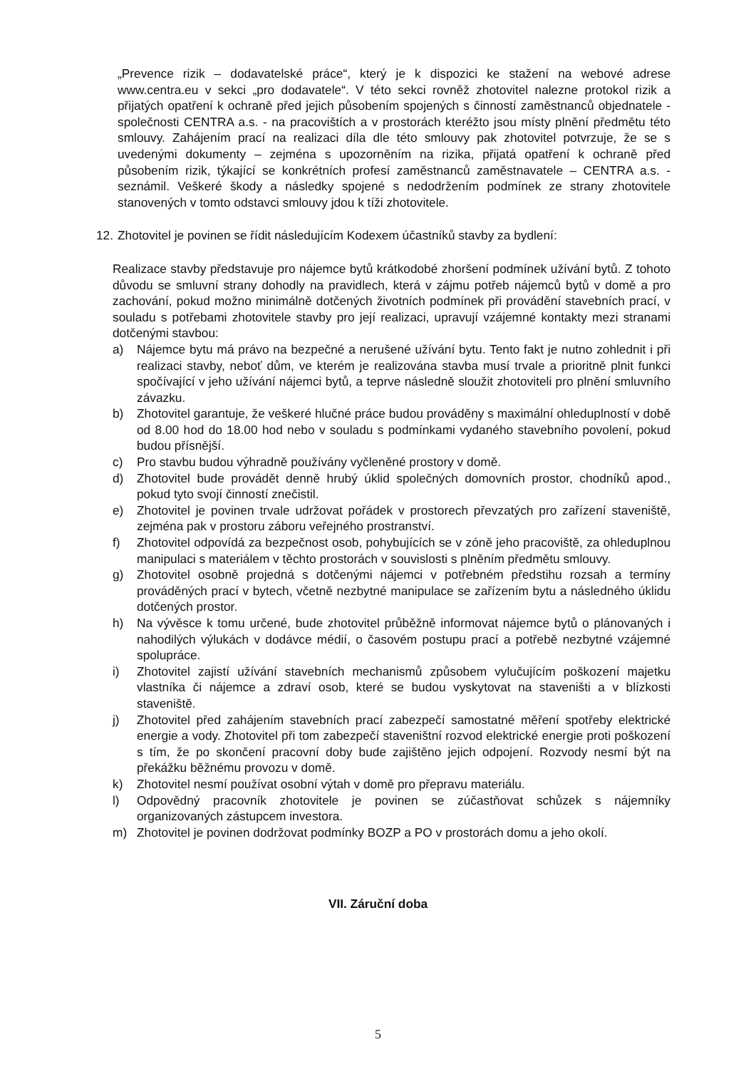„Prevence rizik – dodavatelské práce“, který je k dispozici ke stažení na webové adrese www.centra.eu v sekci „pro dodavatele“. V této sekci rovněž zhotovitel nalezne protokol rizik a přijatých opatření k ochraně před jejich působením spojených s činností zaměstnanců objednatele - společnosti CENTRA a.s. - na pracovištích a v prostorách kteréžto jsou místy plnění předmětu této smlouvy. Zahájením prací na realizaci díla dle této smlouvy pak zhotovitel potvrzuje, že se s uvedenými dokumenty – zejména s upozorněním na rizika, přijatá opatření k ochraně před působením rizik, týkající se konkrétních profesí zaměstnanců zaměstnavatele – CENTRA a.s. - seznámil. Veškeré škody a následky spojené s nedodržením podmínek ze strany zhotovitele stanovených v tomto odstavci smlouvy jdou k tíži zhotovitele.
12. Zhotovitel je povinen se řídit následujícím Kodexem účastníků stavby za bydlení:
Realizace stavby představuje pro nájemce bytů krátkodobé zhoršení podmínek užívání bytů. Z tohoto důvodu se smluvní strany dohodly na pravidlech, která v zájmu potřeb nájemců bytů v domě a pro zachování, pokud možno minimálně dotčených životních podmínek při provádění stavebních prací, v souladu s potřebami zhotovitele stavby pro její realizaci, upravují vzájemné kontakty mezi stranami dotčenými stavbou:
a) Nájemce bytu má právo na bezpečné a nerušené užívání bytu. Tento fakt je nutno zohlednit i při realizaci stavby, neboť dům, ve kterém je realizována stavba musí trvale a prioritně plnit funkci spočívající v jeho užívání nájemci bytů, a teprve následně sloužit zhotoviteli pro plnění smluvního závazku.
b) Zhotovitel garantuje, že veškeré hlučné práce budou prováděny s maximální ohleduplností v době od 8.00 hod do 18.00 hod nebo v souladu s podmínkami vydaného stavebního povolení, pokud budou přísnější.
c) Pro stavbu budou výhradně používány vyčleněné prostory v domě.
d) Zhotovitel bude provádět denně hrubý úklid společných domovních prostor, chodníků apod., pokud tyto svojí činností znečistil.
e) Zhotovitel je povinen trvale udržovat pořádek v prostorech převzatých pro zařízení staveniště, zejména pak v prostoru záboru veřejného prostranství.
f) Zhotovitel odpovídá za bezpečnost osob, pohybujících se v zóně jeho pracoviště, za ohleduplnou manipulaci s materiálem v těchto prostorách v souvislosti s plněním předmětu smlouvy.
g) Zhotovitel osobně projedná s dotčenými nájemci v potřebném předstihu rozsah a termíny prováděných prací v bytech, včetně nezbytné manipulace se zařízením bytu a následného úklidu dotčených prostor.
h) Na vývěsce k tomu určené, bude zhotovitel průběžně informovat nájemce bytů o plánovaných i nahodilých výlukách v dodávce médií, o časovém postupu prací a potřebě nezbytné vzájemné spolupráce.
i) Zhotovitel zajistí užívání stavebních mechanismů způsobem vylučujícím poškození majetku vlastníka či nájemce a zdraví osob, které se budou vyskytovat na staveništi a v blízkosti staveniště.
j) Zhotovitel před zahájením stavebních prací zabezpečí samostatné měření spotřeby elektrické energie a vody. Zhotovitel při tom zabezpečí staveništní rozvod elektrické energie proti poškození s tím, že po skončení pracovní doby bude zajištěno jejich odpojení. Rozvody nesmí být na překážku běžnému provozu v domě.
k) Zhotovitel nesmí používat osobní výtah v domě pro přepravu materiálu.
l) Odpovědný pracovník zhotovitele je povinen se zúčastňovat schůzek s nájemníky organizovaných zástupcem investora.
m) Zhotovitel je povinen dodržovat podmínky BOZP a PO v prostorách domu a jeho okolí.
VII. Záruční doba
5